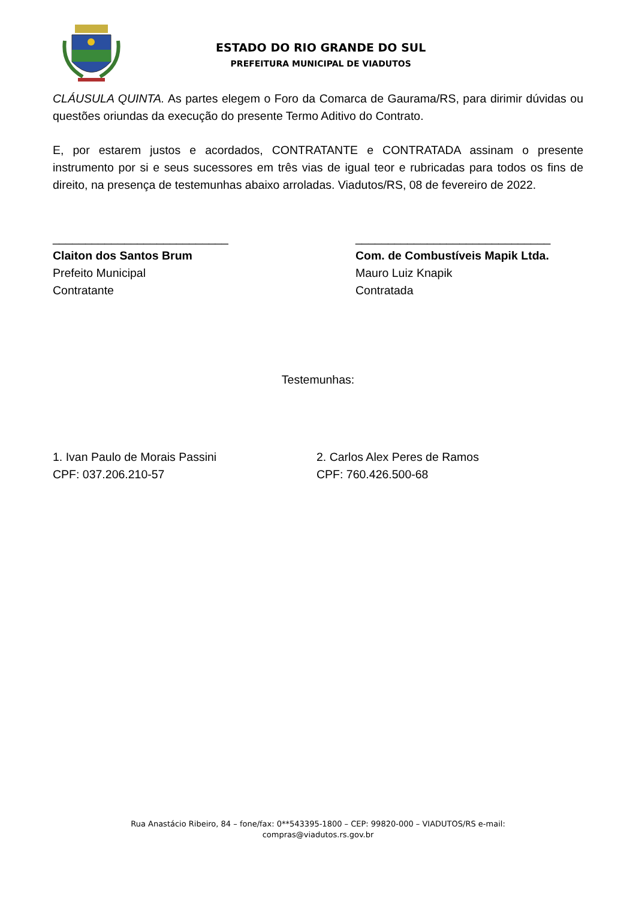ESTADO DO RIO GRANDE DO SUL
PREFEITURA MUNICIPAL DE VIADUTOS
CLÁUSULA QUINTA. As partes elegem o Foro da Comarca de Gaurama/RS, para dirimir dúvidas ou questões oriundas da execução do presente Termo Aditivo do Contrato.
E, por estarem justos e acordados, CONTRATANTE e CONTRATADA assinam o presente instrumento por si e seus sucessores em três vias de igual teor e rubricadas para todos os fins de direito, na presença de testemunhas abaixo arroladas. Viadutos/RS, 08 de fevereiro de 2022.
___________________________
Claiton dos Santos Brum
Prefeito Municipal
Contratante
______________________________
Com. de Combustíveis Mapik Ltda.
Mauro Luiz Knapik
Contratada
Testemunhas:
1. Ivan Paulo de Morais Passini
CPF: 037.206.210-57
2. Carlos Alex Peres de Ramos
CPF: 760.426.500-68
Rua Anastácio Ribeiro, 84 – fone/fax: 0**543395-1800 – CEP: 99820-000 – VIADUTOS/RS e-mail:
compras@viadutos.rs.gov.br